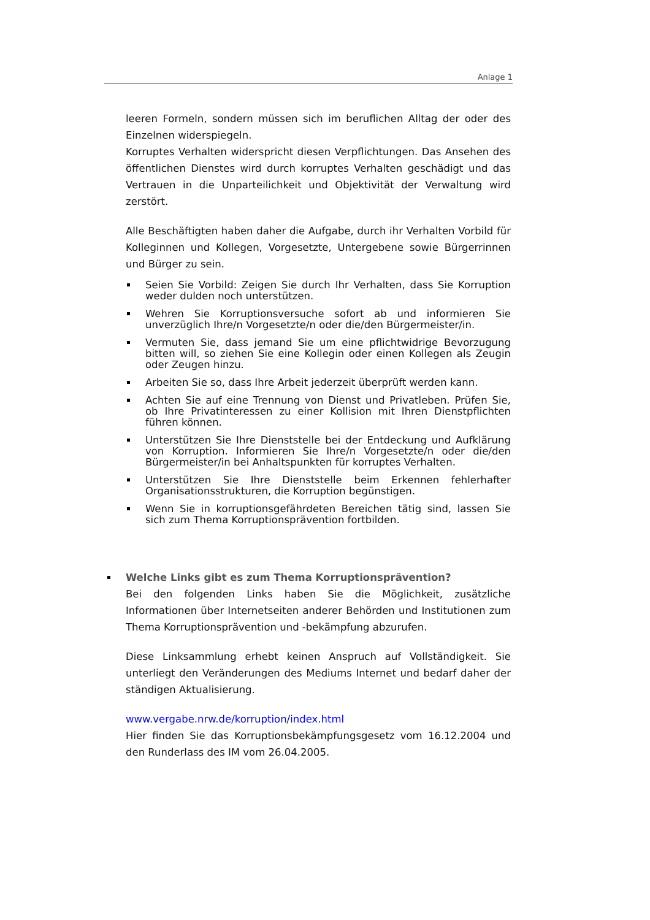Anlage 1
leeren Formeln, sondern müssen sich im beruflichen Alltag der oder des Einzelnen widerspiegeln.
Korruptes Verhalten widerspricht diesen Verpflichtungen. Das Ansehen des öffentlichen Dienstes wird durch korruptes Verhalten geschädigt und das Vertrauen in die Unparteilichkeit und Objektivität der Verwaltung wird zerstört.
Alle Beschäftigten haben daher die Aufgabe, durch ihr Verhalten Vorbild für Kolleginnen und Kollegen, Vorgesetzte, Untergebene sowie Bürgerrinnen und Bürger zu sein.
Seien Sie Vorbild: Zeigen Sie durch Ihr Verhalten, dass Sie Korruption weder dulden noch unterstützen.
Wehren Sie Korruptionsversuche sofort ab und informieren Sie unverzüglich Ihre/n Vorgesetzte/n oder die/den Bürgermeister/in.
Vermuten Sie, dass jemand Sie um eine pflichtwidrige Bevorzugung bitten will, so ziehen Sie eine Kollegin oder einen Kollegen als Zeugin oder Zeugen hinzu.
Arbeiten Sie so, dass Ihre Arbeit jederzeit überprüft werden kann.
Achten Sie auf eine Trennung von Dienst und Privatleben. Prüfen Sie, ob Ihre Privatinteressen zu einer Kollision mit Ihren Dienstpflichten führen können.
Unterstützen Sie Ihre Dienststelle bei der Entdeckung und Aufklärung von Korruption. Informieren Sie Ihre/n Vorgesetzte/n oder die/den Bürgermeister/in bei Anhaltspunkten für korruptes Verhalten.
Unterstützen Sie Ihre Dienststelle beim Erkennen fehlerhafter Organisationsstrukturen, die Korruption begünstigen.
Wenn Sie in korruptionsgefährdeten Bereichen tätig sind, lassen Sie sich zum Thema Korruptionsprävention fortbilden.
Welche Links gibt es zum Thema Korruptionsprävention?
Bei den folgenden Links haben Sie die Möglichkeit, zusätzliche Informationen über Internetseiten anderer Behörden und Institutionen zum Thema Korruptionsprävention und -bekämpfung abzurufen.
Diese Linksammlung erhebt keinen Anspruch auf Vollständigkeit. Sie unterliegt den Veränderungen des Mediums Internet und bedarf daher der ständigen Aktualisierung.
www.vergabe.nrw.de/korruption/index.html
Hier finden Sie das Korruptionsbekämpfungsgesetz vom 16.12.2004 und den Runderlass des IM vom 26.04.2005.